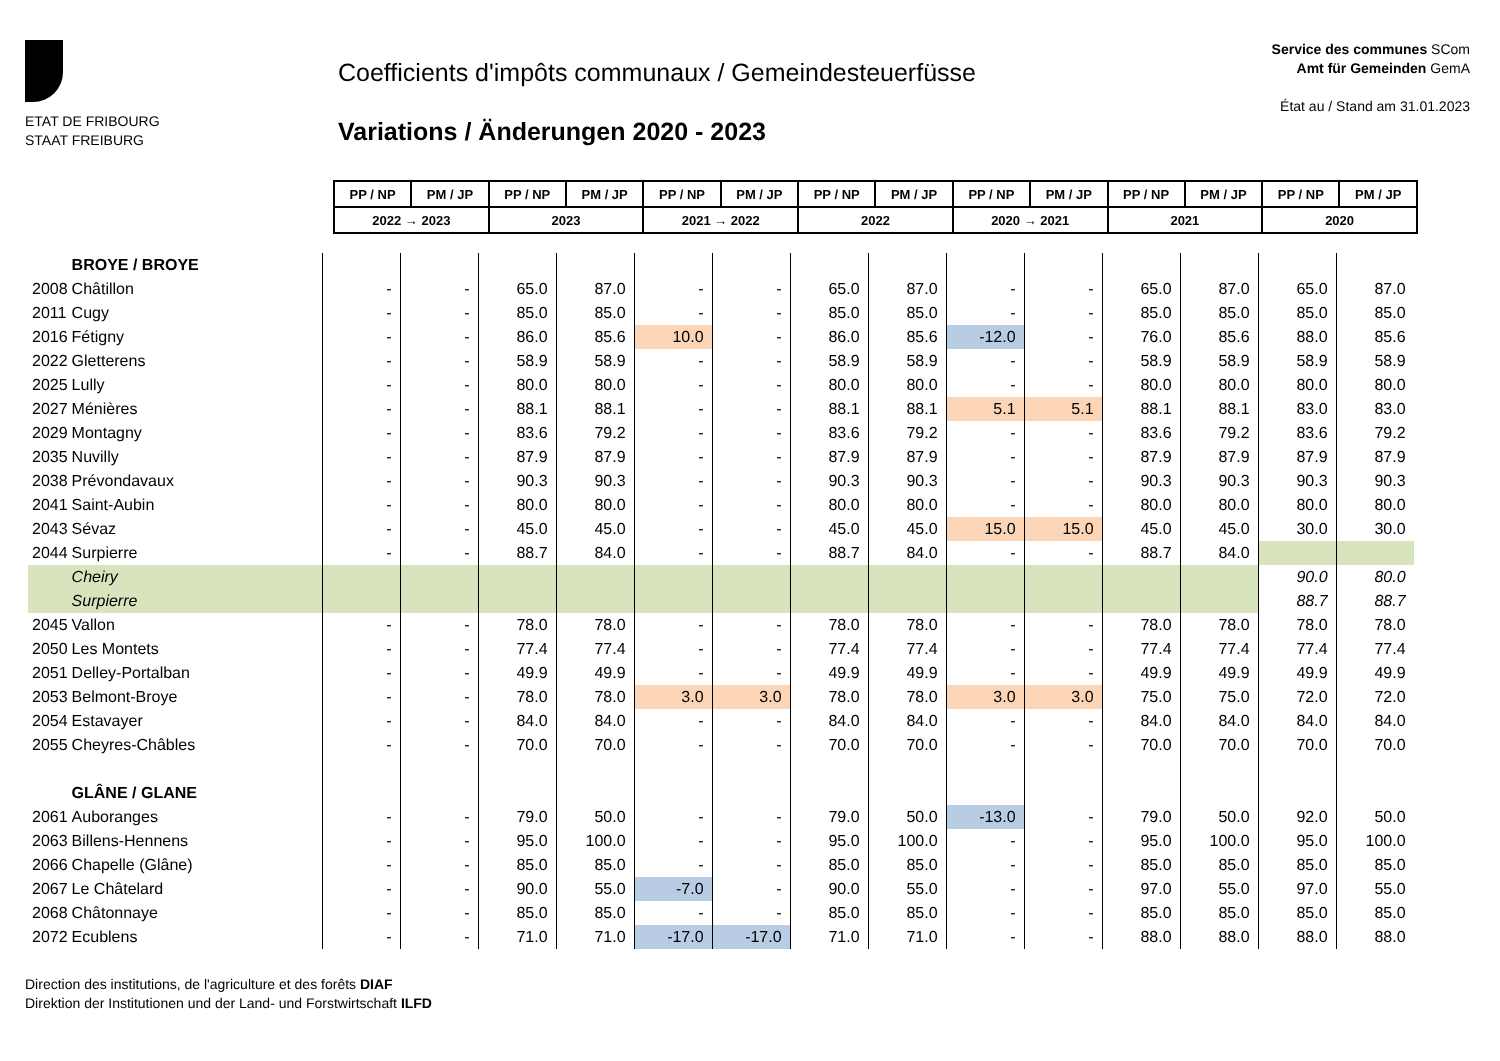ETAT DE FRIBOURG
STAAT FREIBURG
Coefficients d'impôts communaux / Gemeindesteuerfüsse
Variations / Änderungen 2020 - 2023
Service des communes SCom
Amt für Gemeinden GemA
État au / Stand am 31.01.2023
| PP / NP | PM / JP | PP / NP | PM / JP | PP / NP | PM / JP | PP / NP | PM / JP | PP / NP | PM / JP | PP / NP | PM / JP | PP / NP | PM / JP |
| 2022 → 2023 | | 2023 | | 2021 → 2022 | | 2022 | | 2020 → 2021 | | 2021 | | 2020 | |
| | BROYE / BROYE | | | | | | | | | | | | | | |
| 2008 | Châtillon | - | - | 65.0 | 87.0 | - | - | 65.0 | 87.0 | - | - | 65.0 | 87.0 | 65.0 | 87.0 |
| 2011 | Cugy | - | - | 85.0 | 85.0 | - | - | 85.0 | 85.0 | - | - | 85.0 | 85.0 | 85.0 | 85.0 |
| 2016 | Fétigny | - | - | 86.0 | 85.6 | 10.0 | - | 86.0 | 85.6 | -12.0 | - | 76.0 | 85.6 | 88.0 | 85.6 |
| 2022 | Gletterens | - | - | 58.9 | 58.9 | - | - | 58.9 | 58.9 | - | - | 58.9 | 58.9 | 58.9 | 58.9 |
| 2025 | Lully | - | - | 80.0 | 80.0 | - | - | 80.0 | 80.0 | - | - | 80.0 | 80.0 | 80.0 | 80.0 |
| 2027 | Ménières | - | - | 88.1 | 88.1 | - | - | 88.1 | 88.1 | 5.1 | 5.1 | 88.1 | 88.1 | 83.0 | 83.0 |
| 2029 | Montagny | - | - | 83.6 | 79.2 | - | - | 83.6 | 79.2 | - | - | 83.6 | 79.2 | 83.6 | 79.2 |
| 2035 | Nuvilly | - | - | 87.9 | 87.9 | - | - | 87.9 | 87.9 | - | - | 87.9 | 87.9 | 87.9 | 87.9 |
| 2038 | Prévondavaux | - | - | 90.3 | 90.3 | - | - | 90.3 | 90.3 | - | - | 90.3 | 90.3 | 90.3 | 90.3 |
| 2041 | Saint-Aubin | - | - | 80.0 | 80.0 | - | - | 80.0 | 80.0 | - | - | 80.0 | 80.0 | 80.0 | 80.0 |
| 2043 | Sévaz | - | - | 45.0 | 45.0 | - | - | 45.0 | 45.0 | 15.0 | 15.0 | 45.0 | 45.0 | 30.0 | 30.0 |
| 2044 | Surpierre | - | - | 88.7 | 84.0 | - | - | 88.7 | 84.0 | - | - | 88.7 | 84.0 | | |
| | Cheiry | | | | | | | | | | | | | 90.0 | 80.0 |
| | Surpierre | | | | | | | | | | | | | 88.7 | 88.7 |
| 2045 | Vallon | - | - | 78.0 | 78.0 | - | - | 78.0 | 78.0 | - | - | 78.0 | 78.0 | 78.0 | 78.0 |
| 2050 | Les Montets | - | - | 77.4 | 77.4 | - | - | 77.4 | 77.4 | - | - | 77.4 | 77.4 | 77.4 | 77.4 |
| 2051 | Delley-Portalban | - | - | 49.9 | 49.9 | - | - | 49.9 | 49.9 | - | - | 49.9 | 49.9 | 49.9 | 49.9 |
| 2053 | Belmont-Broye | - | - | 78.0 | 78.0 | 3.0 | 3.0 | 78.0 | 78.0 | 3.0 | 3.0 | 75.0 | 75.0 | 72.0 | 72.0 |
| 2054 | Estavayer | - | - | 84.0 | 84.0 | - | - | 84.0 | 84.0 | - | - | 84.0 | 84.0 | 84.0 | 84.0 |
| 2055 | Cheyres-Châbles | - | - | 70.0 | 70.0 | - | - | 70.0 | 70.0 | - | - | 70.0 | 70.0 | 70.0 | 70.0 |
| | GLÂNE / GLANE | | | | | | | | | | | | | | |
| 2061 | Auboranges | - | - | 79.0 | 50.0 | - | - | 79.0 | 50.0 | -13.0 | - | 79.0 | 50.0 | 92.0 | 50.0 |
| 2063 | Billens-Hennens | - | - | 95.0 | 100.0 | - | - | 95.0 | 100.0 | - | - | 95.0 | 100.0 | 95.0 | 100.0 |
| 2066 | Chapelle (Glâne) | - | - | 85.0 | 85.0 | - | - | 85.0 | 85.0 | - | - | 85.0 | 85.0 | 85.0 | 85.0 |
| 2067 | Le Châtelard | - | - | 90.0 | 55.0 | -7.0 | - | 90.0 | 55.0 | - | - | 97.0 | 55.0 | 97.0 | 55.0 |
| 2068 | Châtonnaye | - | - | 85.0 | 85.0 | - | - | 85.0 | 85.0 | - | - | 85.0 | 85.0 | 85.0 | 85.0 |
| 2072 | Ecublens | - | - | 71.0 | 71.0 | -17.0 | -17.0 | 71.0 | 71.0 | - | - | 88.0 | 88.0 | 88.0 | 88.0 |
Direction des institutions, de l'agriculture et des forêts DIAF
Direktion der Institutionen und der Land- und Forstwirtschaft ILFD